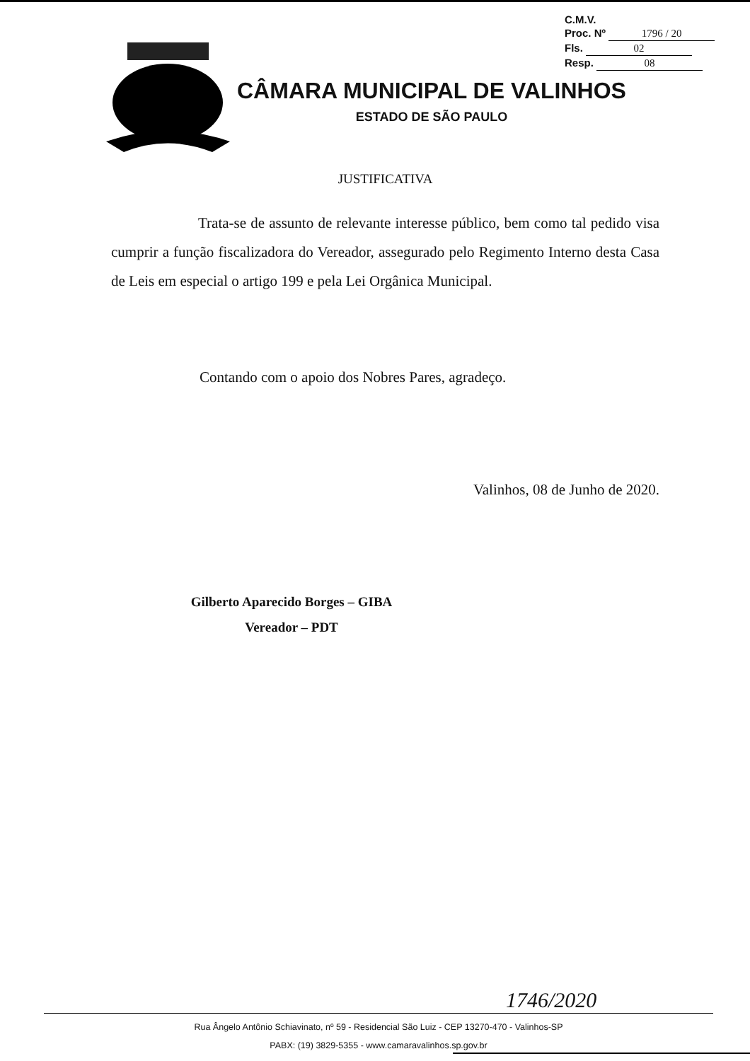C.M.V.
Proc. Nº 1796 / 20
Fls. 02
Resp. 08
CÂMARA MUNICIPAL DE VALINHOS
ESTADO DE SÃO PAULO
JUSTIFICATIVA
Trata-se de assunto de relevante interesse público, bem como tal pedido visa cumprir a função fiscalizadora do Vereador, assegurado pelo Regimento Interno desta Casa de Leis em especial o artigo 199 e pela Lei Orgânica Municipal.
Contando com o apoio dos Nobres Pares, agradeço.
Valinhos, 08 de Junho de 2020.
Gilberto Aparecido Borges – GIBA
Vereador – PDT
1746/2020
Rua Ângelo Antônio Schiavinato, nº 59 - Residencial São Luiz - CEP 13270-470 - Valinhos-SP
PABX: (19) 3829-5355 - www.camaravalinhos.sp.gov.br